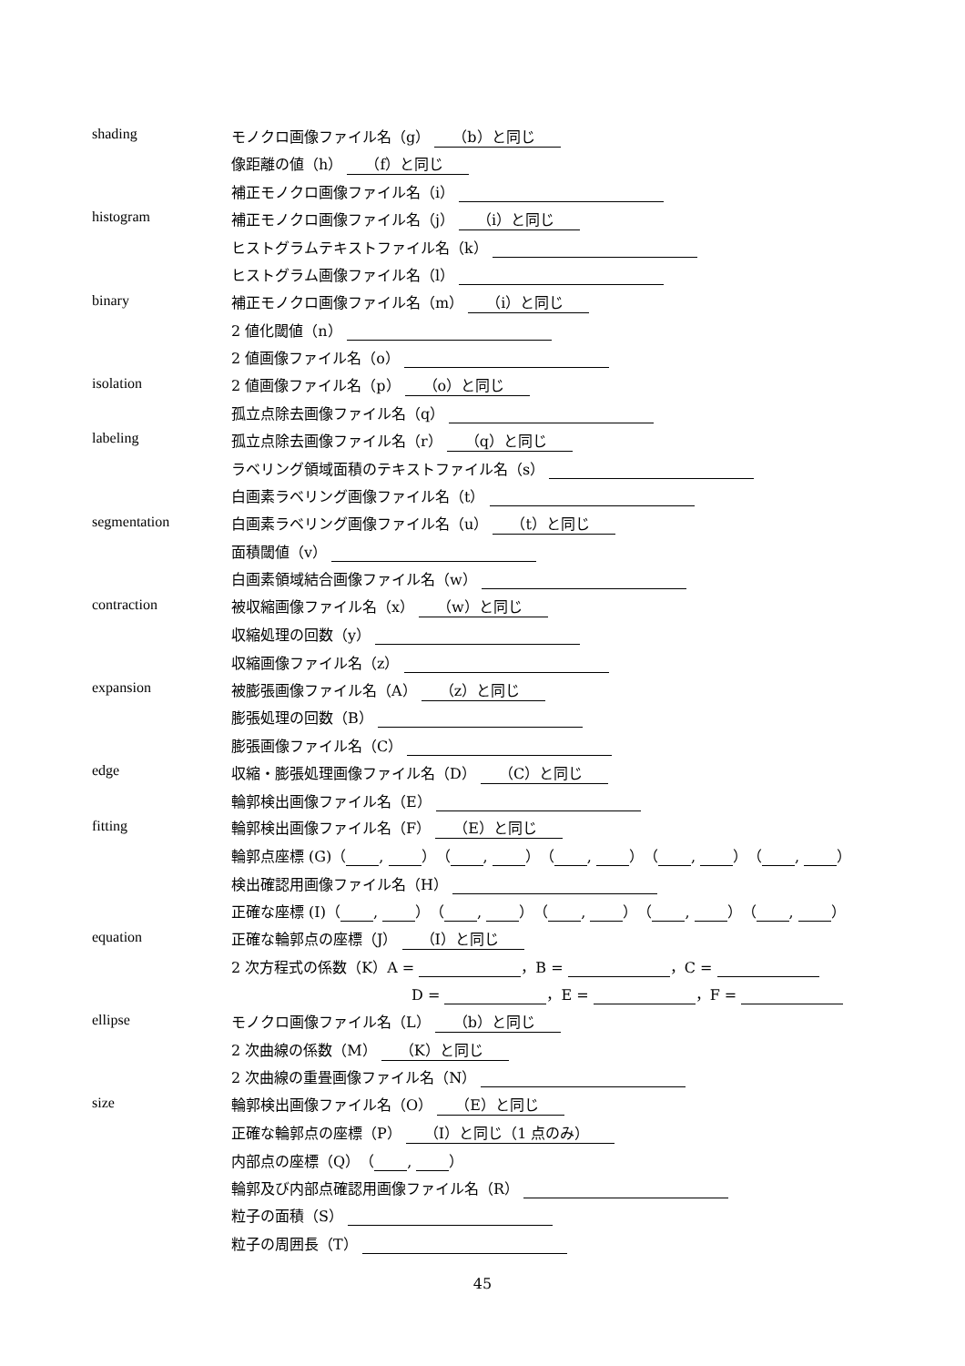shading モノクロ画像ファイル名（g） （b）と同じ
像距離の値（h） （f）と同じ
補正モノクロ画像ファイル名（i）
histogram 補正モノクロ画像ファイル名（j） （i）と同じ
ヒストグラムテキストファイル名（k）
ヒストグラム画像ファイル名（l）
binary 補正モノクロ画像ファイル名（m） （i）と同じ
2 値化閾値（n）
2 値画像ファイル名（o）
isolation 2 値画像ファイル名（p） （o）と同じ
孤立点除去画像ファイル名（q）
labeling 孤立点除去画像ファイル名（r） （q）と同じ
ラベリング領域面積のテキストファイル名（s）
白画素ラベリング画像ファイル名（t）
segmentation 白画素ラベリング画像ファイル名（u） （t）と同じ
面積閾値（v）
白画素領域結合画像ファイル名（w）
contraction 被収縮画像ファイル名（x） （w）と同じ
収縮処理の回数（y）
収縮画像ファイル名（z）
expansion 被膨張画像ファイル名（A） （z）と同じ
膨張処理の回数（B）
膨張画像ファイル名（C）
edge 収縮・膨張処理画像ファイル名（D） （C）と同じ
輪郭検出画像ファイル名（E）
fitting 輪郭検出画像ファイル名（F） （E）と同じ
輪郭点座標 (G)（ , ）（ , ）（ , ）（ , ）（ , ）
検出確認用画像ファイル名（H）
正確な座標 (I)（ , ）（ , ）（ , ）（ , ）（ , ）
equation 正確な輪郭点の座標（J） （I）と同じ
2 次方程式の係数（K）A = ，B = ，C =
D = ，E = ，F =
ellipse モノクロ画像ファイル名（L） （b）と同じ
2 次曲線の係数（M） （K）と同じ
2 次曲線の重畳画像ファイル名（N）
size 輪郭検出画像ファイル名（O） （E）と同じ
正確な輪郭点の座標（P） （I）と同じ（1 点のみ）
内部点の座標（Q）（ , ）
輪郭及び内部点確認用画像ファイル名（R）
粒子の面積（S）
粒子の周囲長（T）
45